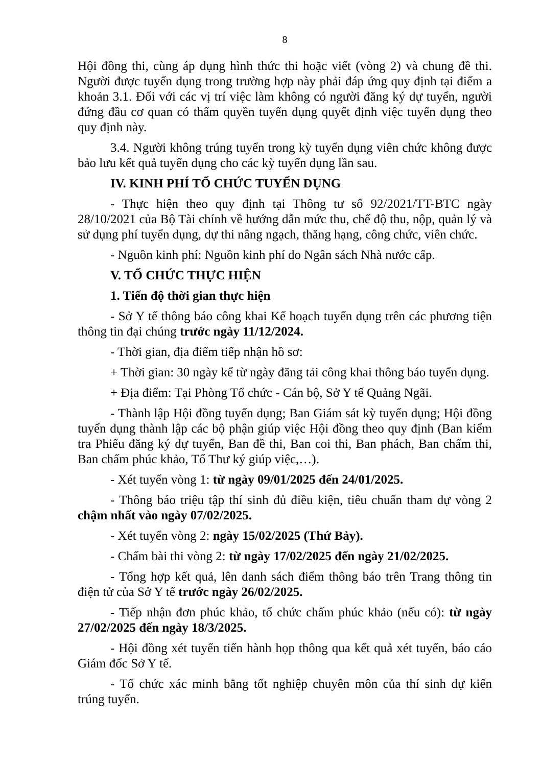8
Hội đồng thi, cùng áp dụng hình thức thi hoặc viết (vòng 2) và chung đề thi. Người được tuyển dụng trong trường hợp này phải đáp ứng quy định tại điểm a khoản 3.1. Đối với các vị trí việc làm không có người đăng ký dự tuyển, người đứng đầu cơ quan có thẩm quyền tuyển dụng quyết định việc tuyển dụng theo quy định này.
3.4. Người không trúng tuyển trong kỳ tuyển dụng viên chức không được bảo lưu kết quả tuyển dụng cho các kỳ tuyển dụng lần sau.
IV. KINH PHÍ TỔ CHỨC TUYỂN DỤNG
- Thực hiện theo quy định tại Thông tư số 92/2021/TT-BTC ngày 28/10/2021 của Bộ Tài chính về hướng dẫn mức thu, chế độ thu, nộp, quản lý và sử dụng phí tuyển dụng, dự thi nâng ngạch, thăng hạng, công chức, viên chức.
- Nguồn kinh phí: Nguồn kinh phí do Ngân sách Nhà nước cấp.
V. TỔ CHỨC THỰC HIỆN
1. Tiến độ thời gian thực hiện
- Sở Y tế thông báo công khai Kế hoạch tuyển dụng trên các phương tiện thông tin đại chúng trước ngày 11/12/2024.
- Thời gian, địa điểm tiếp nhận hồ sơ:
+ Thời gian: 30 ngày kể từ ngày đăng tải công khai thông báo tuyển dụng.
+ Địa điểm: Tại Phòng Tổ chức - Cán bộ, Sở Y tế Quảng Ngãi.
- Thành lập Hội đồng tuyển dụng; Ban Giám sát kỳ tuyển dụng; Hội đồng tuyển dụng thành lập các bộ phận giúp việc Hội đồng theo quy định (Ban kiểm tra Phiếu đăng ký dự tuyển, Ban đề thi, Ban coi thi, Ban phách, Ban chấm thi, Ban chấm phúc khảo, Tổ Thư ký giúp việc,…).
- Xét tuyển vòng 1: từ ngày 09/01/2025 đến 24/01/2025.
- Thông báo triệu tập thí sinh đủ điều kiện, tiêu chuẩn tham dự vòng 2 chậm nhất vào ngày 07/02/2025.
- Xét tuyển vòng 2: ngày 15/02/2025 (Thứ Bảy).
- Chấm bài thi vòng 2: từ ngày 17/02/2025 đến ngày 21/02/2025.
- Tổng hợp kết quả, lên danh sách điểm thông báo trên Trang thông tin điện tử của Sở Y tế trước ngày 26/02/2025.
- Tiếp nhận đơn phúc khảo, tổ chức chấm phúc khảo (nếu có): từ ngày 27/02/2025 đến ngày 18/3/2025.
- Hội đồng xét tuyển tiến hành họp thông qua kết quả xét tuyển, báo cáo Giám đốc Sở Y tế.
- Tổ chức xác minh bằng tốt nghiệp chuyên môn của thí sinh dự kiến trúng tuyển.